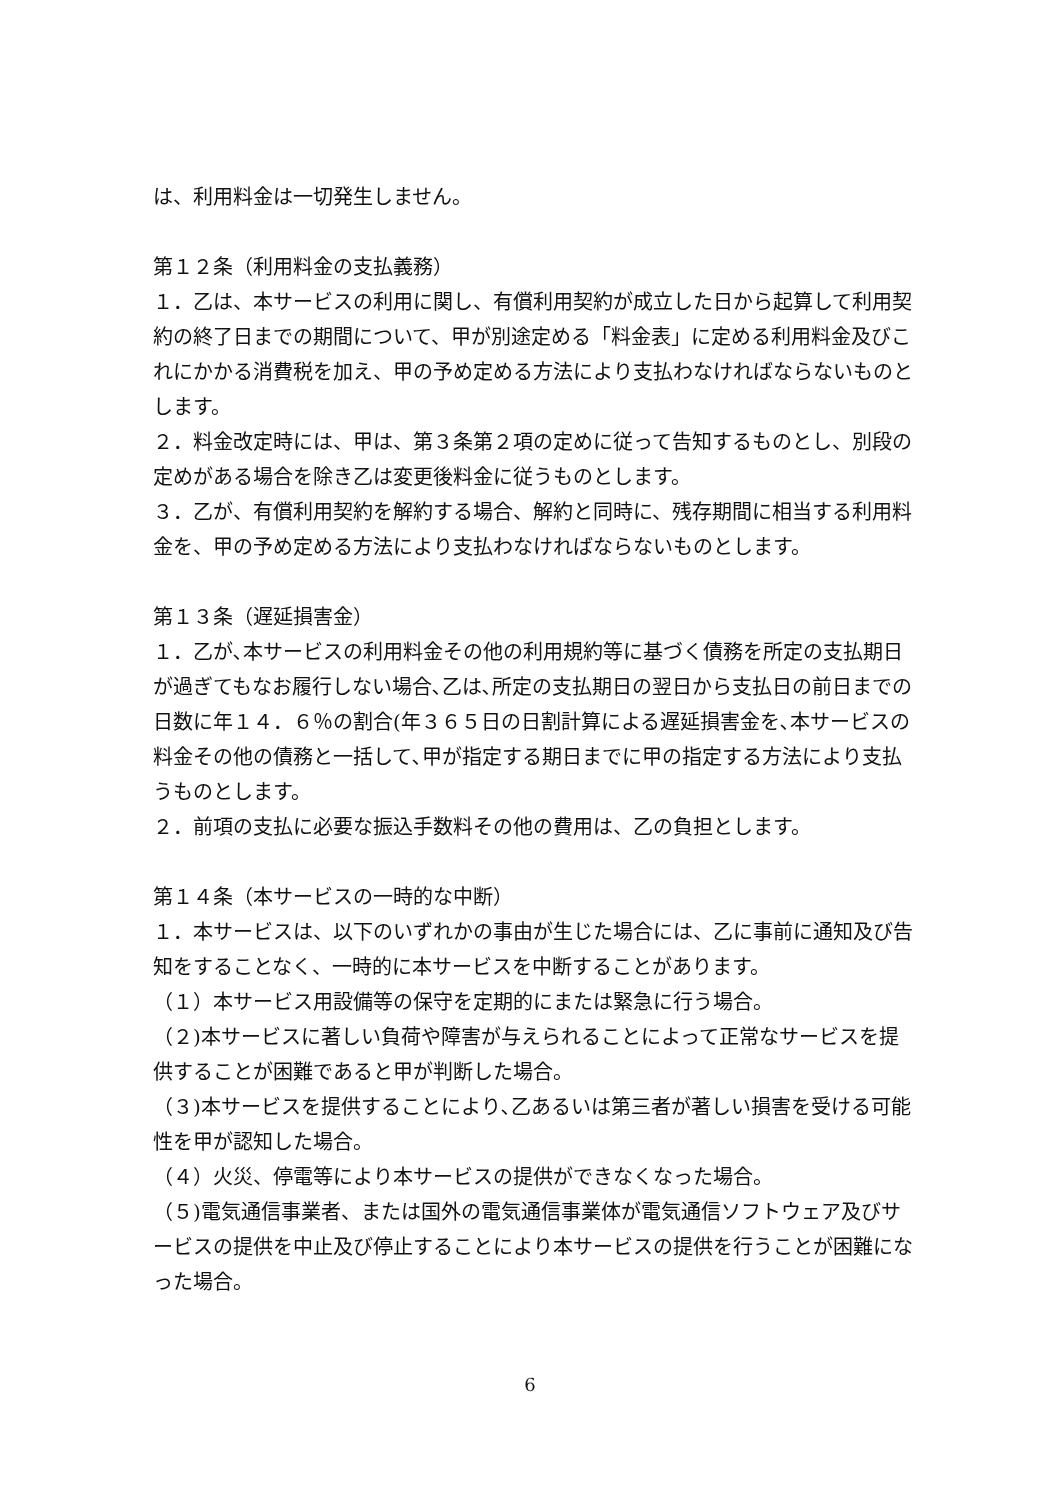は、利用料金は一切発生しません。
第１２条（利用料金の支払義務）
１．乙は、本サービスの利用に関し、有償利用契約が成立した日から起算して利用契約の終了日までの期間について、甲が別途定める「料金表」に定める利用料金及びこれにかかる消費税を加え、甲の予め定める方法により支払わなければならないものとします。
２．料金改定時には、甲は、第３条第２項の定めに従って告知するものとし、別段の定めがある場合を除き乙は変更後料金に従うものとします。
３．乙が、有償利用契約を解約する場合、解約と同時に、残存期間に相当する利用料金を、甲の予め定める方法により支払わなければならないものとします。
第１３条（遅延損害金）
１．乙が､本サービスの利用料金その他の利用規約等に基づく債務を所定の支払期日が過ぎてもなお履行しない場合､乙は､所定の支払期日の翌日から支払日の前日までの日数に年１４．６％の割合(年３６５日の日割計算による遅延損害金を､本サービスの料金その他の債務と一括して､甲が指定する期日までに甲の指定する方法により支払うものとします。
２．前項の支払に必要な振込手数料その他の費用は、乙の負担とします。
第１４条（本サービスの一時的な中断）
１．本サービスは、以下のいずれかの事由が生じた場合には、乙に事前に通知及び告知をすることなく、一時的に本サービスを中断することがあります。
（１）本サービス用設備等の保守を定期的にまたは緊急に行う場合。
（２)本サービスに著しい負荷や障害が与えられることによって正常なサービスを提供することが困難であると甲が判断した場合。
（３)本サービスを提供することにより､乙あるいは第三者が著しい損害を受ける可能性を甲が認知した場合。
（４）火災、停電等により本サービスの提供ができなくなった場合。
（５)電気通信事業者、または国外の電気通信事業体が電気通信ソフトウェア及びサービスの提供を中止及び停止することにより本サービスの提供を行うことが困難になった場合。
6